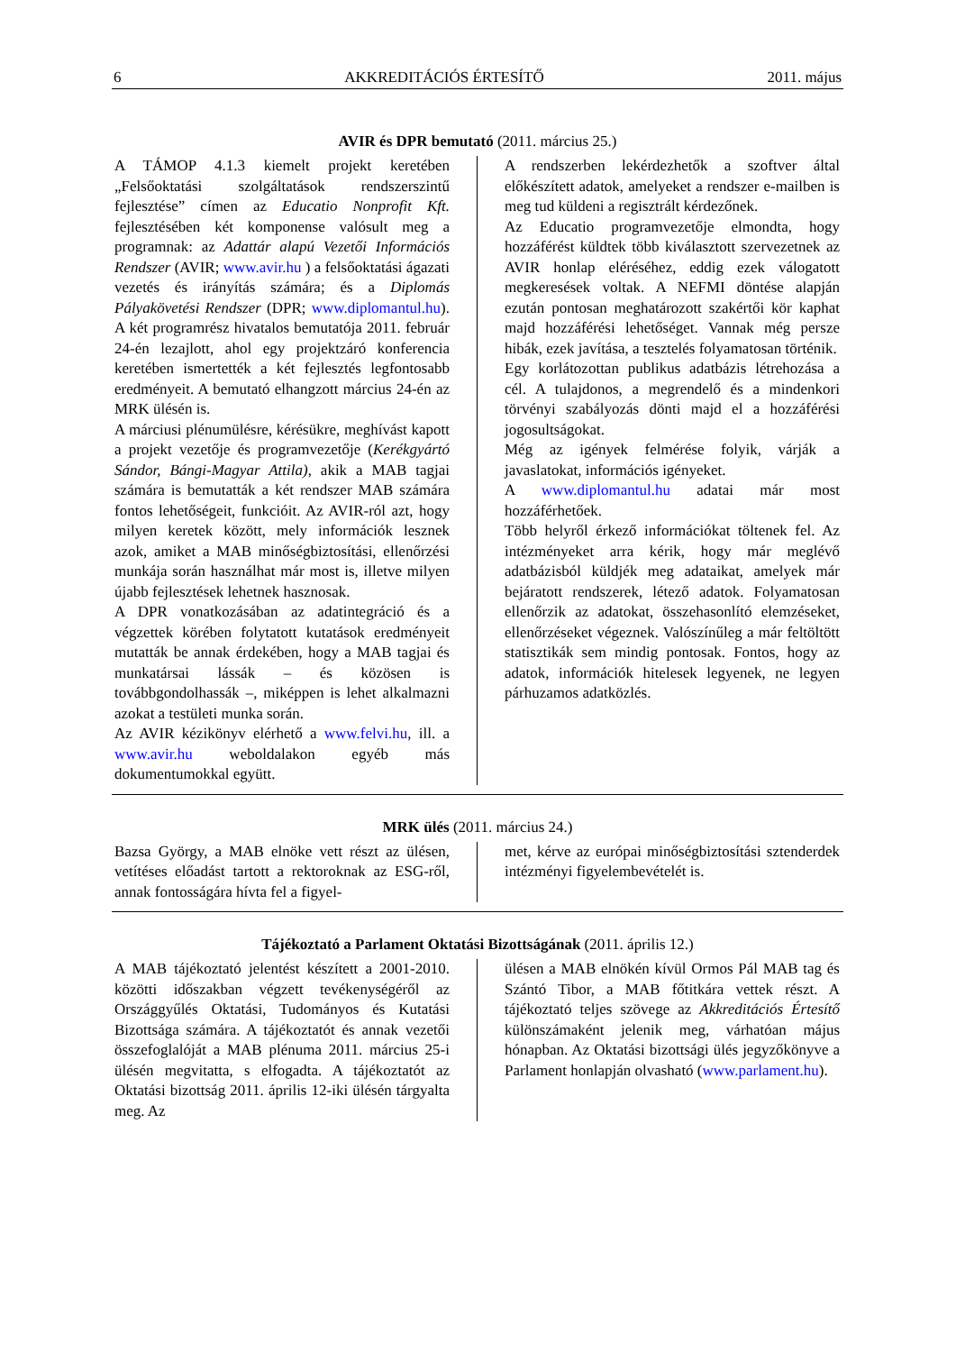6 AKKREDITÁCIÓS ÉRTESÍTŐ 2011. május
AVIR és DPR bemutató (2011. március 25.)
A TÁMOP 4.1.3 kiemelt projekt keretében „Felsőoktatási szolgáltatások rendszerszintű fejlesztése” címen az Educatio Nonprofit Kft. fejlesztésében két komponense valósult meg a programnak: az Adattár alapú Vezetői Információs Rendszer (AVIR; www.avir.hu ) a felsőoktatási ágazati vezetés és irányítás számára; és a Diplomás Pályakövetési Rendszer (DPR; www.diplomantul.hu). A két programrész hivatalos bemutatója 2011. február 24-én lezajlott, ahol egy projektzáró konferencia keretében ismertették a két fejlesztés legfontosabb eredményeit. A bemutató elhangzott március 24-én az MRK ülésén is.
A márciusi plénumülésre, kérésükre, meghívást kapott a projekt vezetője és programvezetője (Kerékgyártó Sándor, Bángi-Magyar Attila), akik a MAB tagjai számára is bemutatták a két rendszer MAB számára fontos lehetőségeit, funkcióit. Az AVIR-ról azt, hogy milyen keretek között, mely információk lesznek azok, amiket a MAB minőségbiztosítási, ellenőrzési munkája során használhat már most is, illetve milyen újabb fejlesztések lehetnek hasznosak.
A DPR vonatkozásában az adatintegráció és a végzettek körében folytatott kutatások eredményeit mutatták be annak érdekében, hogy a MAB tagjai és munkatársai lássák – és közösen is továbbgondolhassák –, miképpen is lehet alkalmazni azokat a testületi munka során.
Az AVIR kézikönyv elérhető a www.felvi.hu, ill. a www.avir.hu weboldalakon egyéb más dokumentumokkal együtt.
A rendszerben lekérdezhetők a szoftver által előkészített adatok, amelyeket a rendszer e-mailben is meg tud küldeni a regisztrált kérdezőnek.
Az Educatio programvezetője elmondta, hogy hozzáférést küldtek több kiválasztott szervezetnek az AVIR honlap eléréséhez, eddig ezek válogatott megkeresések voltak. A NEFMI döntése alapján ezután pontosan meghatározott szakértői kör kaphat majd hozzáférési lehetőséget. Vannak még persze hibák, ezek javítása, a tesztelés folyamatosan történik.
Egy korlátozottan publikus adatbázis létrehozása a cél. A tulajdonos, a megrendelő és a mindenkori törvényi szabályozás dönti majd el a hozzáférési jogosultságokat.
Még az igények felmérése folyik, várják a javaslatokat, információs igényeket.
A www.diplomantul.hu adatai már most hozzáférhetőek.
Több helyről érkező információkat töltenek fel. Az intézményeket arra kérik, hogy már meglévő adatbázisból küldjék meg adataikat, amelyek már bejáratott rendszerek, létező adatok. Folyamatosan ellenőrzik az adatokat, összehasonlító elemzéseket, ellenőrzéseket végeznek. Valószínűleg a már feltöltött statisztikák sem mindig pontosak. Fontos, hogy az adatok, információk hitelesek legyenek, ne legyen párhuzamos adatközlés.
MRK ülés (2011. március 24.)
Bazsa György, a MAB elnöke vett részt az ülésen, vetítéses előadást tartott a rektoroknak az ESG-ről, annak fontosságára hívta fel a figyel-
met, kérve az európai minőségbiztosítási sztenderdek intézményi figyelembevételét is.
Tájékoztató a Parlament Oktatási Bizottságának (2011. április 12.)
A MAB tájékoztató jelentést készített a 2001-2010. közötti időszakban végzett tevékenységéről az Országgyűlés Oktatási, Tudományos és Kutatási Bizottsága számára. A tájékoztatót és annak vezetői összefoglalóját a MAB plénuma 2011. március 25-i ülésén megvitatta, s elfogadta. A tájékoztatót az Oktatási bizottság 2011. április 12-iki ülésén tárgyalta meg. Az
ülésen a MAB elnökén kívül Ormos Pál MAB tag és Szántó Tibor, a MAB főtitkára vettek részt. A tájékoztató teljes szövege az Akkreditációs Értesítő különszámaként jelenik meg, várhatóan május hónapban. Az Oktatási bizottsági ülés jegyzőkönyve a Parlament honlapján olvasható (www.parlament.hu).